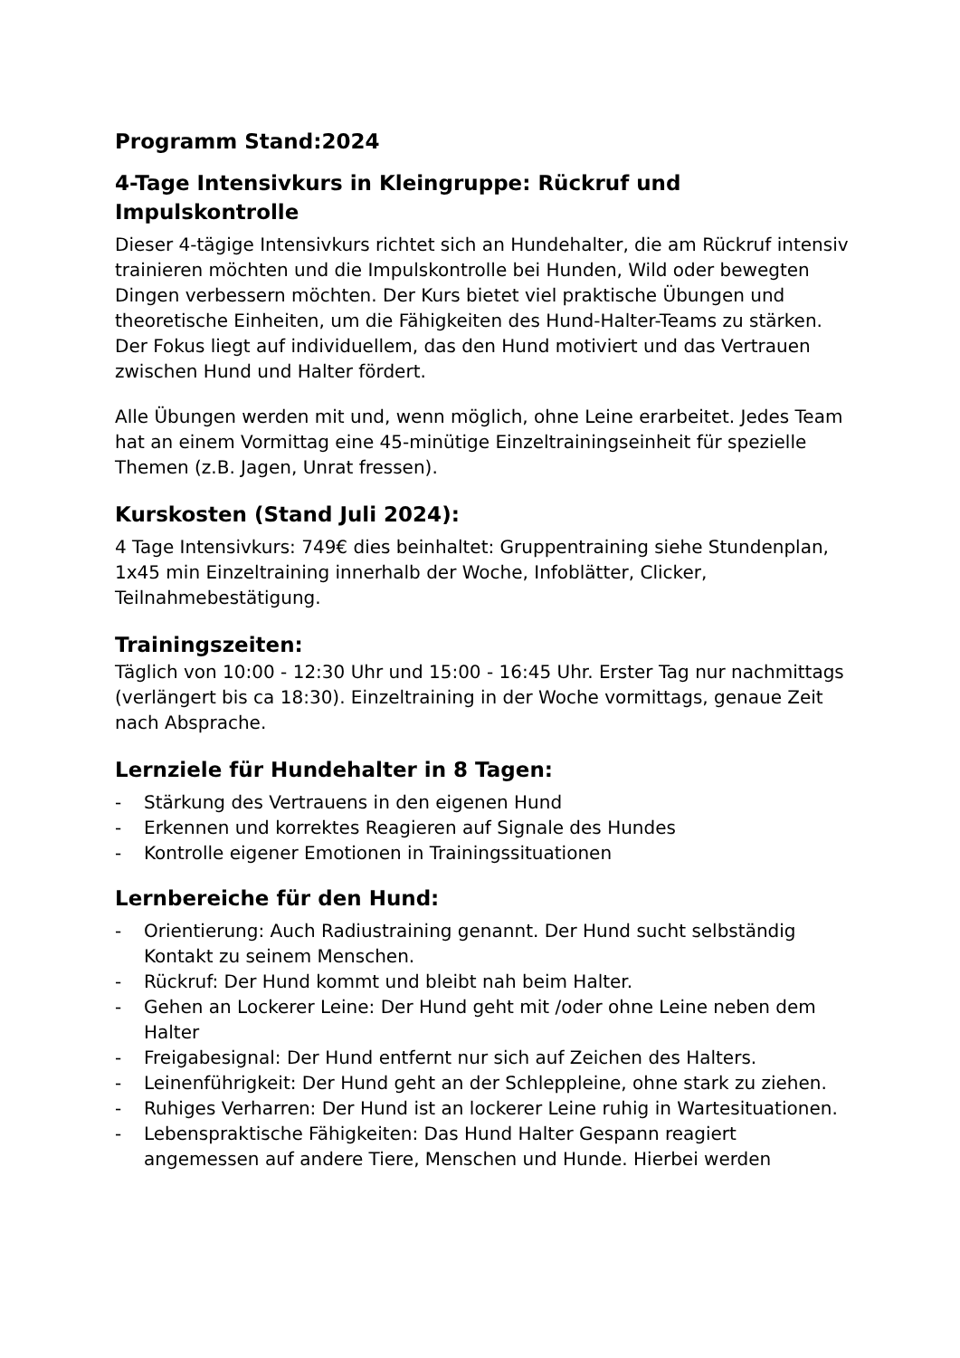Programm Stand:2024
4-Tage Intensivkurs in Kleingruppe: Rückruf und Impulskontrolle
Dieser 4-tägige Intensivkurs richtet sich an Hundehalter, die am Rückruf intensiv trainieren möchten und die Impulskontrolle bei Hunden, Wild oder bewegten Dingen verbessern möchten. Der Kurs bietet viel praktische Übungen und theoretische Einheiten, um die Fähigkeiten des Hund-Halter-Teams zu stärken. Der Fokus liegt auf individuellem, das den Hund motiviert und das Vertrauen zwischen Hund und Halter fördert.
Alle Übungen werden mit und, wenn möglich, ohne Leine erarbeitet. Jedes Team hat an einem Vormittag eine 45-minütige Einzeltrainingseinheit für spezielle Themen (z.B. Jagen, Unrat fressen).
Kurskosten (Stand Juli 2024):
4 Tage Intensivkurs: 749€ dies beinhaltet: Gruppentraining siehe Stundenplan, 1x45 min Einzeltraining innerhalb der Woche, Infoblätter, Clicker, Teilnahmebestätigung.
Trainingszeiten:
Täglich von 10:00 - 12:30 Uhr und 15:00 - 16:45 Uhr. Erster Tag nur nachmittags (verlängert bis ca 18:30). Einzeltraining in der Woche vormittags, genaue Zeit nach Absprache.
Lernziele für Hundehalter in 8 Tagen:
- Stärkung des Vertrauens in den eigenen Hund
- Erkennen und korrektes Reagieren auf Signale des Hundes
- Kontrolle eigener Emotionen in Trainingssituationen
Lernbereiche für den Hund:
- Orientierung: Auch Radiustraining genannt. Der Hund sucht selbständig Kontakt zu seinem Menschen.
- Rückruf: Der Hund kommt und bleibt nah beim Halter.
- Gehen an Lockerer Leine: Der Hund geht mit /oder ohne Leine neben dem Halter
- Freigabesignal: Der Hund entfernt nur sich auf Zeichen des Halters.
- Leinenführigkeit: Der Hund geht an der Schleppleine, ohne stark zu ziehen.
- Ruhiges Verharren: Der Hund ist an lockerer Leine ruhig in Wartesituationen.
- Lebenspraktische Fähigkeiten: Das Hund Halter Gespann reagiert angemessen auf andere Tiere, Menschen und Hunde. Hierbei werden